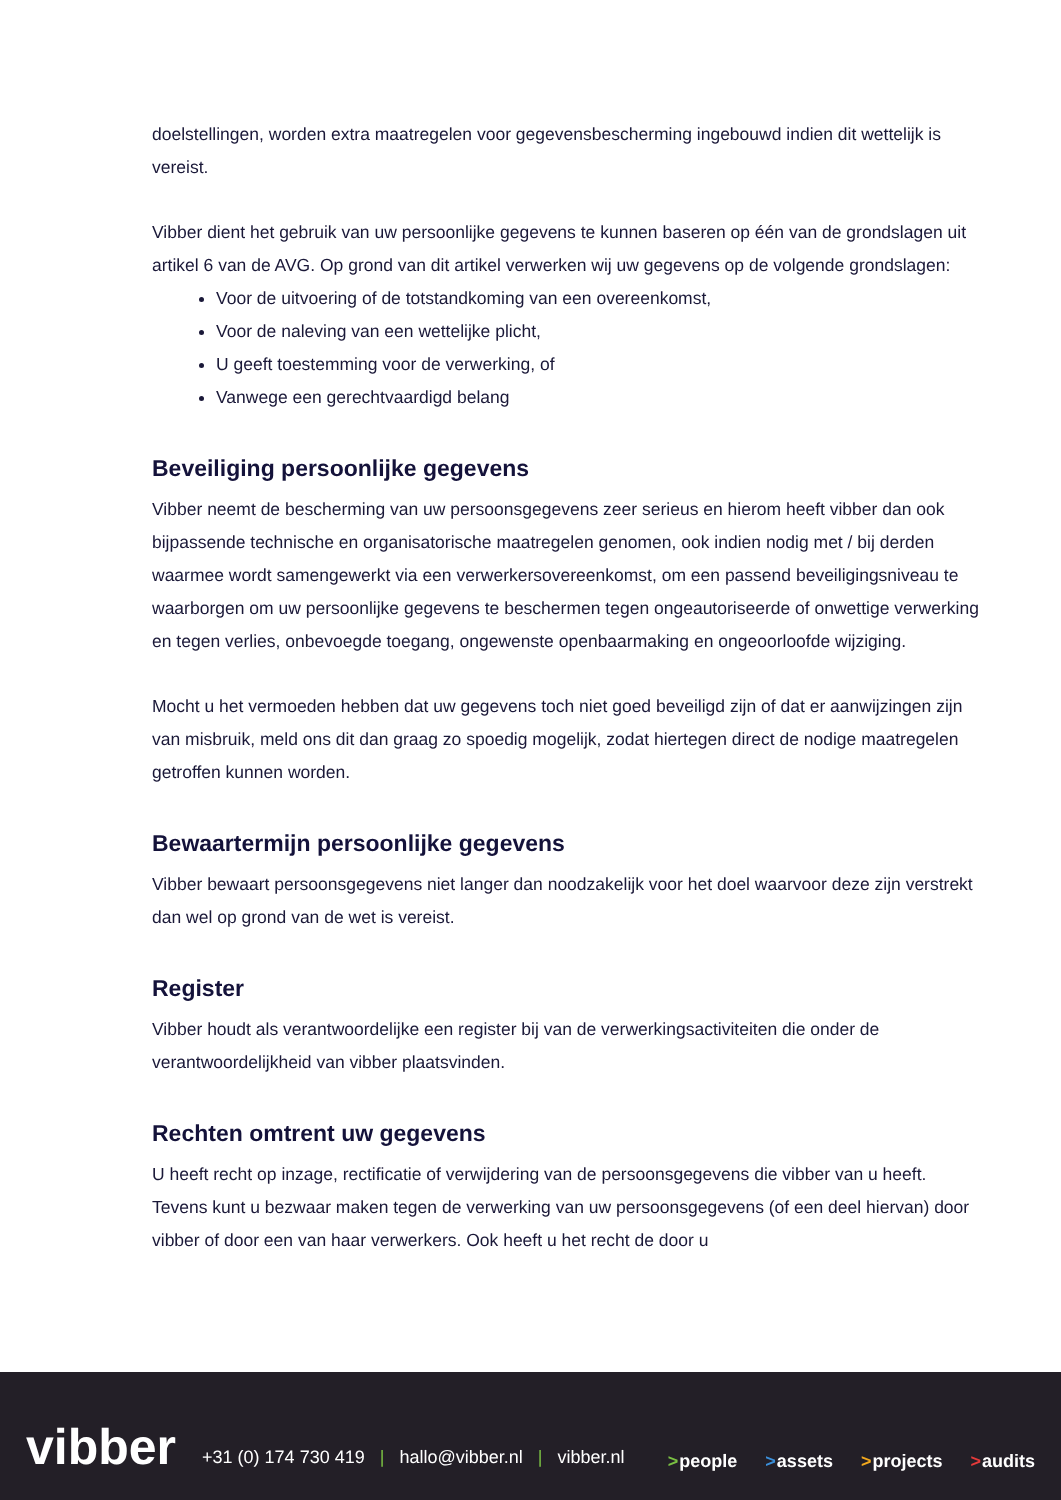doelstellingen, worden extra maatregelen voor gegevensbescherming ingebouwd indien dit wettelijk is vereist.
Vibber dient het gebruik van uw persoonlijke gegevens te kunnen baseren op één van de grondslagen uit artikel 6 van de AVG. Op grond van dit artikel verwerken wij uw gegevens op de volgende grondslagen:
Voor de uitvoering of de totstandkoming van een overeenkomst,
Voor de naleving van een wettelijke plicht,
U geeft toestemming voor de verwerking, of
Vanwege een gerechtvaardigd belang
Beveiliging persoonlijke gegevens
Vibber neemt de bescherming van uw persoonsgegevens zeer serieus en hierom heeft vibber dan ook bijpassende technische en organisatorische maatregelen genomen, ook indien nodig met / bij derden waarmee wordt samengewerkt via een verwerkersovereenkomst, om een passend beveiligingsniveau te waarborgen om uw persoonlijke gegevens te beschermen tegen ongeautoriseerde of onwettige verwerking en tegen verlies, onbevoegde toegang, ongewenste openbaarmaking en ongeoorloofde wijziging.
Mocht u het vermoeden hebben dat uw gegevens toch niet goed beveiligd zijn of dat er aanwijzingen zijn van misbruik, meld ons dit dan graag zo spoedig mogelijk, zodat hiertegen direct de nodige maatregelen getroffen kunnen worden.
Bewaartermijn persoonlijke gegevens
Vibber bewaart persoonsgegevens niet langer dan noodzakelijk voor het doel waarvoor deze zijn verstrekt dan wel op grond van de wet is vereist.
Register
Vibber houdt als verantwoordelijke een register bij van de verwerkingsactiviteiten die onder de verantwoordelijkheid van vibber plaatsvinden.
Rechten omtrent uw gegevens
U heeft recht op inzage, rectificatie of verwijdering van de persoonsgegevens die vibber van u heeft. Tevens kunt u bezwaar maken tegen de verwerking van uw persoonsgegevens (of een deel hiervan) door vibber of door een van haar verwerkers. Ook heeft u het recht de door u
vibber
+31 (0) 174 730 419 | hallo@vibber.nl | vibber.nl
>people >assets >projects >audits